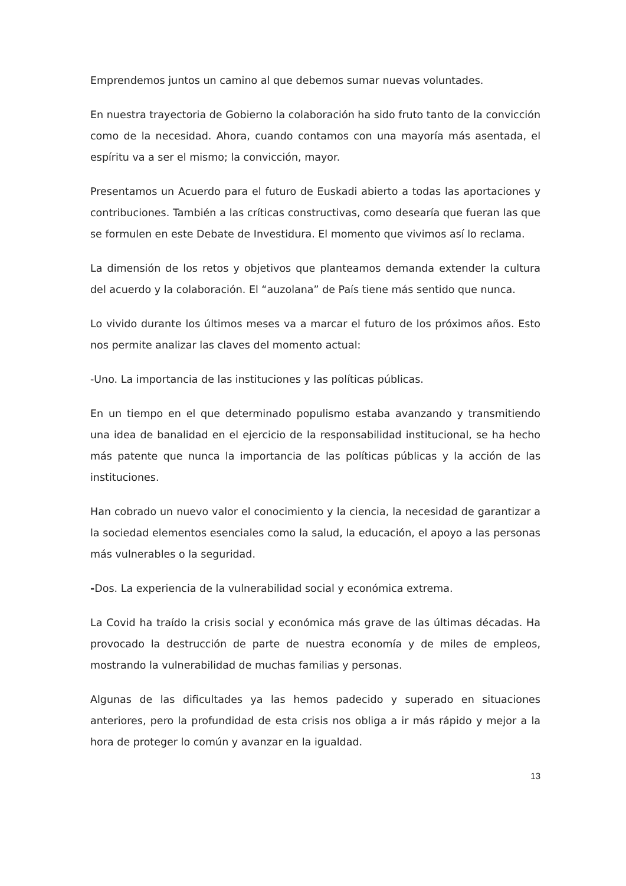Emprendemos juntos un camino al que debemos sumar nuevas voluntades.
En nuestra trayectoria de Gobierno la colaboración ha sido fruto tanto de la convicción como de la necesidad. Ahora, cuando contamos con una mayoría más asentada, el espíritu va a ser el mismo; la convicción, mayor.
Presentamos un Acuerdo para el futuro de Euskadi abierto a todas las aportaciones y contribuciones. También a las críticas constructivas, como desearía que fueran las que se formulen en este Debate de Investidura. El momento que vivimos así lo reclama.
La dimensión de los retos y objetivos que planteamos demanda extender la cultura del acuerdo y la colaboración. El “auzolana” de País tiene más sentido que nunca.
Lo vivido durante los últimos meses va a marcar el futuro de los próximos años. Esto nos permite analizar las claves del momento actual:
-Uno. La importancia de las instituciones y las políticas públicas.
En un tiempo en el que determinado populismo estaba avanzando y transmitiendo una idea de banalidad en el ejercicio de la responsabilidad institucional, se ha hecho más patente que nunca la importancia de las políticas públicas y la acción de las instituciones.
Han cobrado un nuevo valor el conocimiento y la ciencia, la necesidad de garantizar a la sociedad elementos esenciales como la salud, la educación, el apoyo a las personas más vulnerables o la seguridad.
-Dos. La experiencia de la vulnerabilidad social y económica extrema.
La Covid ha traído la crisis social y económica más grave de las últimas décadas. Ha provocado la destrucción de parte de nuestra economía y de miles de empleos, mostrando la vulnerabilidad de muchas familias y personas.
Algunas de las dificultades ya las hemos padecido y superado en situaciones anteriores, pero la profundidad de esta crisis nos obliga a ir más rápido y mejor a la hora de proteger lo común y avanzar en la igualdad.
13